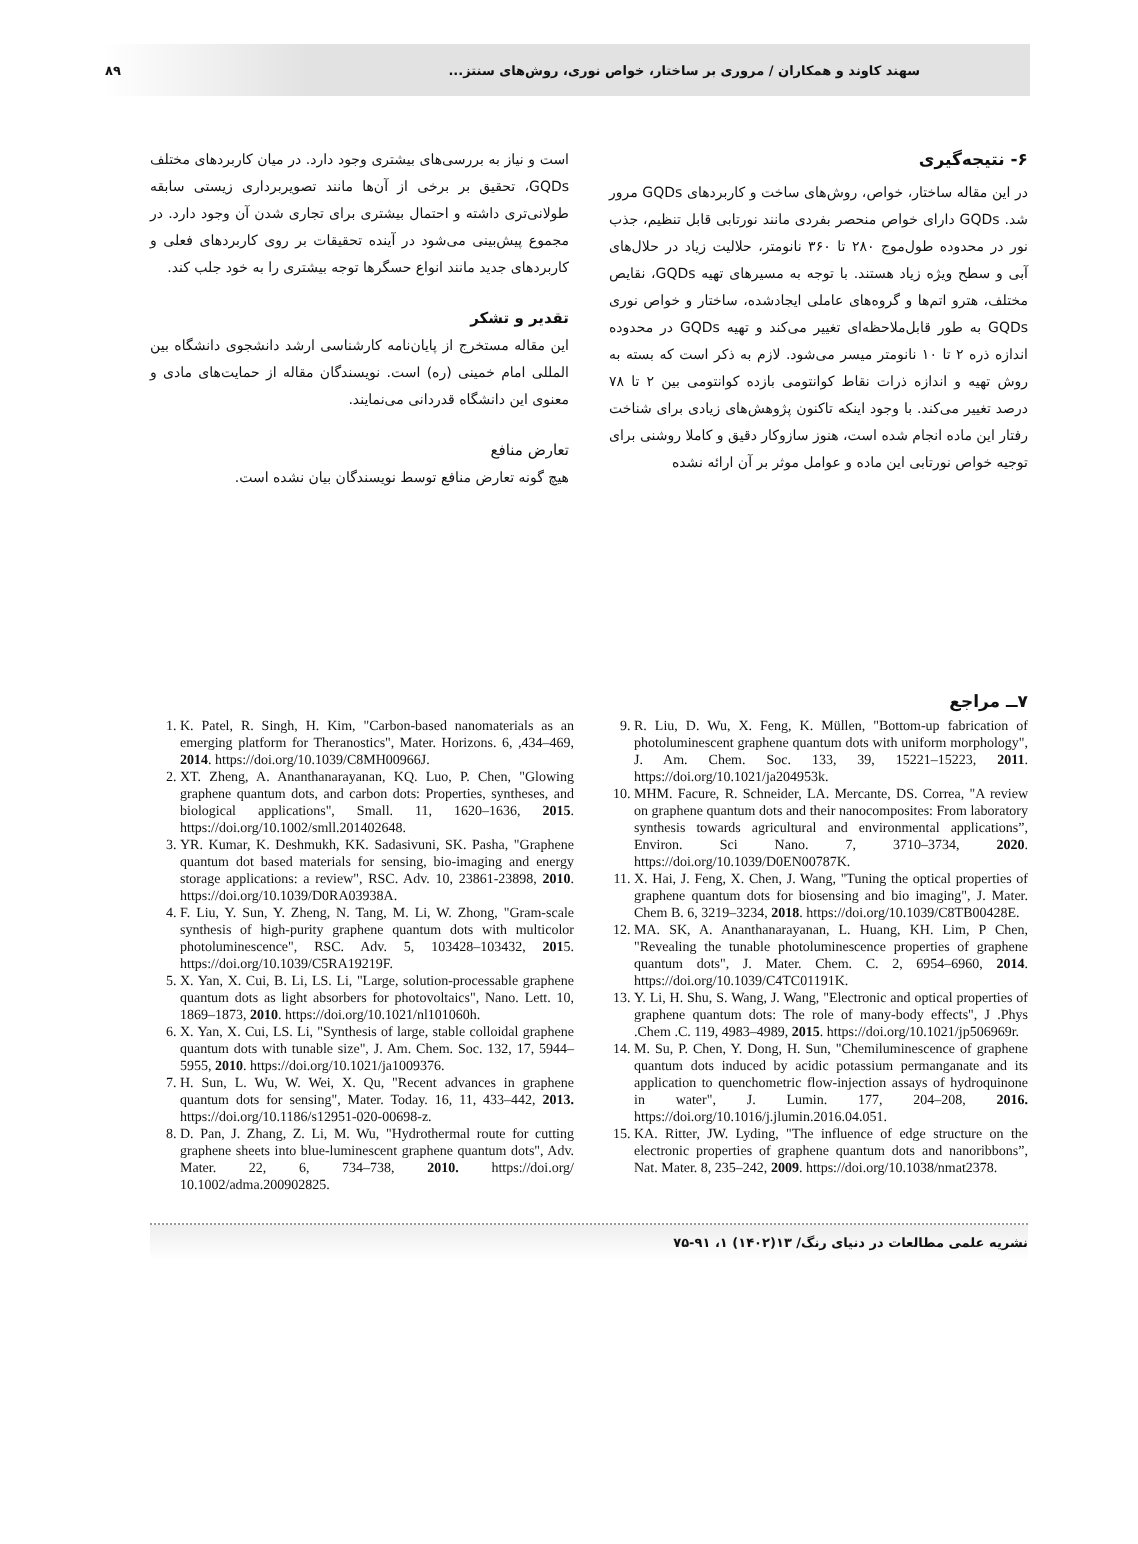۸۹ سهند کاوند و همکاران / مروری بر ساختار، خواص نوری، روش‌های سنتز...
۶- نتیجه‌گیری
در این مقاله ساختار، خواص، روش‌های ساخت و کاربردهای GQDs مرور شد. GQDs دارای خواص منحصر بفردی مانند نورتابی قابل تنظیم، جذب نور در محدوده طول‌موج ۲۸۰ تا ۳۶۰ نانومتر، حلالیت زیاد در حلال‌های آبی و سطح ویژه زیاد هستند. با توجه به مسیرهای تهیه GQDs، نقایص مختلف، هترو اتم‌ها و گروه‌های عاملی ایجادشده، ساختار و خواص نوری GQDs به طور قابل‌ملاحظه‌ای تغییر می‌کند و تهیه GQDs در محدوده اندازه ذره ۲ تا ۱۰ نانومتر میسر می‌شود. لازم به ذکر است که بسته به روش تهیه و اندازه ذرات نقاط کوانتومی بازده کوانتومی بین ۲ تا ۷۸ درصد تغییر می‌کند. با وجود اینکه تاکنون پژوهش‌های زیادی برای شناخت رفتار این ماده انجام شده است، هنوز سازوکار دقیق و کاملا روشنی برای توجیه خواص نورتابی این ماده و عوامل موثر بر آن ارائه نشده
است و نیاز به بررسی‌های بیشتری وجود دارد. در میان کاربردهای مختلف GQDs، تحقیق بر برخی از آن‌ها مانند تصویربرداری زیستی سابقه طولانی‌تری داشته و احتمال بیشتری برای تجاری شدن آن وجود دارد. در مجموع پیش‌بینی می‌شود در آینده تحقیقات بر روی کاربردهای فعلی و کاربردهای جدید مانند انواع حسگرها توجه بیشتری را به خود جلب کند.
تقدیر و تشکر
این مقاله مستخرج از پایان‌نامه کارشناسی ارشد دانشجوی دانشگاه بین المللی امام خمینی (ره) است. نویسندگان مقاله از حمایت‌های مادی و معنوی این دانشگاه قدردانی می‌نمایند.
تعارض منافع
هیچ گونه تعارض منافع توسط نویسندگان بیان نشده است.
۷ــ مراجع
9. R. Liu, D. Wu, X. Feng, K. Müllen, "Bottom-up fabrication of photoluminescent graphene quantum dots with uniform morphology", J. Am. Chem. Soc. 133, 39, 15221–15223, 2011. https://doi.org/10.1021/ja204953k.
10. MHM. Facure, R. Schneider, LA. Mercante, DS. Correa, "A review on graphene quantum dots and their nanocomposites: From laboratory synthesis towards agricultural and environmental applications”, Environ. Sci Nano. 7, 3710–3734, 2020. https://doi.org/10.1039/D0EN00787K.
11. X. Hai, J. Feng, X. Chen, J. Wang, "Tuning the optical properties of graphene quantum dots for biosensing and bio imaging", J. Mater. Chem B. 6, 3219–3234, 2018. https://doi.org/10.1039/C8TB00428E.
12. MA. SK, A. Ananthanarayanan, L. Huang, KH. Lim, P Chen, "Revealing the tunable photoluminescence properties of graphene quantum dots", J. Mater. Chem. C. 2, 6954–6960, 2014. https://doi.org/10.1039/C4TC01191K.
13. Y. Li, H. Shu, S. Wang, J. Wang, "Electronic and optical properties of graphene quantum dots: The role of many-body effects", J .Phys .Chem .C. 119, 4983–4989, 2015. https://doi.org/10.1021/jp506969r.
14. M. Su, P. Chen, Y. Dong, H. Sun, "Chemiluminescence of graphene quantum dots induced by acidic potassium permanganate and its application to quenchometric flow-injection assays of hydroquinone in water", J. Lumin. 177, 204–208, 2016. https://doi.org/10.1016/j.jlumin.2016.04.051.
15. KA. Ritter, JW. Lyding, "The influence of edge structure on the electronic properties of graphene quantum dots and nanoribbons”, Nat. Mater. 8, 235–242, 2009. https://doi.org/10.1038/nmat2378.
1. K. Patel, R. Singh, H. Kim, "Carbon-based nanomaterials as an emerging platform for Theranostics", Mater. Horizons. 6, ,434–469, 2014. https://doi.org/10.1039/C8MH00966J.
2. XT. Zheng, A. Ananthanarayanan, KQ. Luo, P. Chen, "Glowing graphene quantum dots, and carbon dots: Properties, syntheses, and biological applications", Small. 11, 1620–1636, 2015. https://doi.org/10.1002/smll.201402648.
3. YR. Kumar, K. Deshmukh, KK. Sadasivuni, SK. Pasha, "Graphene quantum dot based materials for sensing, bio-imaging and energy storage applications: a review", RSC. Adv. 10, 23861-23898, 2010. https://doi.org/10.1039/D0RA03938A.
4. F. Liu, Y. Sun, Y. Zheng, N. Tang, M. Li, W. Zhong, "Gram-scale synthesis of high-purity graphene quantum dots with multicolor photoluminescence", RSC. Adv. 5, 103428–103432, 2015. https://doi.org/10.1039/C5RA19219F.
5. X. Yan, X. Cui, B. Li, LS. Li, "Large, solution-processable graphene quantum dots as light absorbers for photovoltaics", Nano. Lett. 10, 1869–1873, 2010. https://doi.org/10.1021/nl101060h.
6. X. Yan, X. Cui, LS. Li, "Synthesis of large, stable colloidal graphene quantum dots with tunable size", J. Am. Chem. Soc. 132, 17, 5944–5955, 2010. https://doi.org/10.1021/ja1009376.
7. H. Sun, L. Wu, W. Wei, X. Qu, "Recent advances in graphene quantum dots for sensing", Mater. Today. 16, 11, 433–442, 2013. https://doi.org/10.1186/s12951-020-00698-z.
8. D. Pan, J. Zhang, Z. Li, M. Wu, "Hydrothermal route for cutting graphene sheets into blue-luminescent graphene quantum dots", Adv. Mater. 22, 6, 734–738, 2010. https://doi.org/ 10.1002/adma.200902825.
نشریه علمی مطالعات در دنیای رنگ/ ۱۳(۱۴۰۲) ۱، ۹۱-۷۵